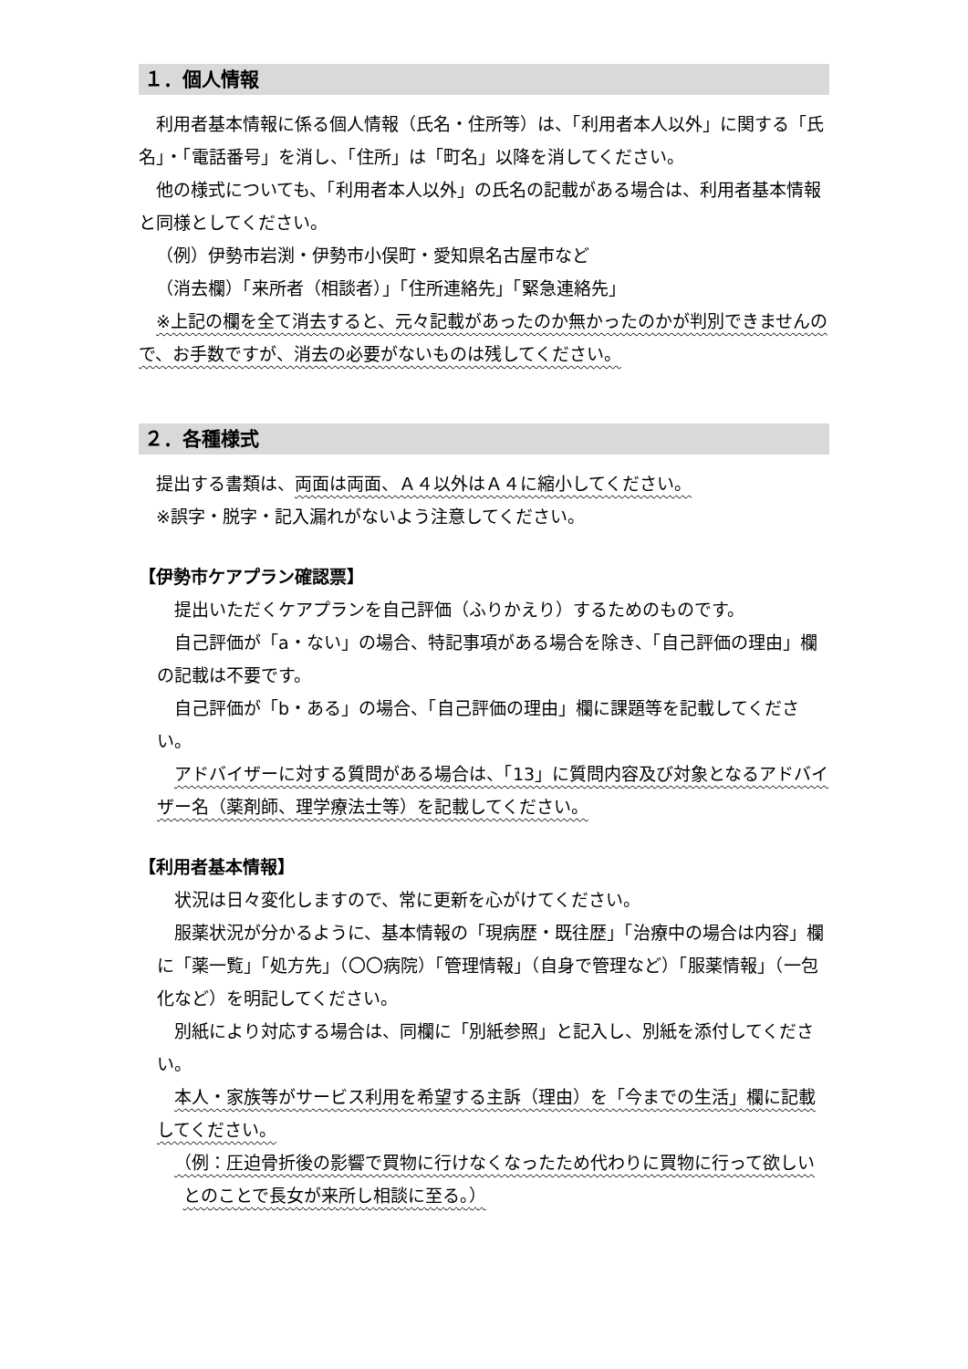１．個人情報
利用者基本情報に係る個人情報（氏名・住所等）は、「利用者本人以外」に関する「氏名」・「電話番号」を消し、「住所」は「町名」以降を消してください。
他の様式についても、「利用者本人以外」の氏名の記載がある場合は、利用者基本情報と同様としてください。
（例）伊勢市岩渕・伊勢市小俣町・愛知県名古屋市など
（消去欄）「来所者（相談者）」「住所連絡先」「緊急連絡先」
※上記の欄を全て消去すると、元々記載があったのか無かったのかが判別できませんので、お手数ですが、消去の必要がないものは残してください。
２．各種様式
提出する書類は、両面は両面、Ａ４以外はＡ４に縮小してください。
※誤字・脱字・記入漏れがないよう注意してください。
【伊勢市ケアプラン確認票】
提出いただくケアプランを自己評価（ふりかえり）するためのものです。
自己評価が「a・ない」の場合、特記事項がある場合を除き、「自己評価の理由」欄の記載は不要です。
自己評価が「b・ある」の場合、「自己評価の理由」欄に課題等を記載してください。
アドバイザーに対する質問がある場合は、「13」に質問内容及び対象となるアドバイザー名（薬剤師、理学療法士等）を記載してください。
【利用者基本情報】
状況は日々変化しますので、常に更新を心がけてください。
服薬状況が分かるように、基本情報の「現病歴・既往歴」「治療中の場合は内容」欄に「薬一覧」「処方先」（〇〇病院）「管理情報」（自身で管理など）「服薬情報」（一包化など）を明記してください。
別紙により対応する場合は、同欄に「別紙参照」と記入し、別紙を添付してください。
本人・家族等がサービス利用を希望する主訴（理由）を「今までの生活」欄に記載してください。
（例：圧迫骨折後の影響で買物に行けなくなったため代わりに買物に行って欲しいとのことで長女が来所し相談に至る。）